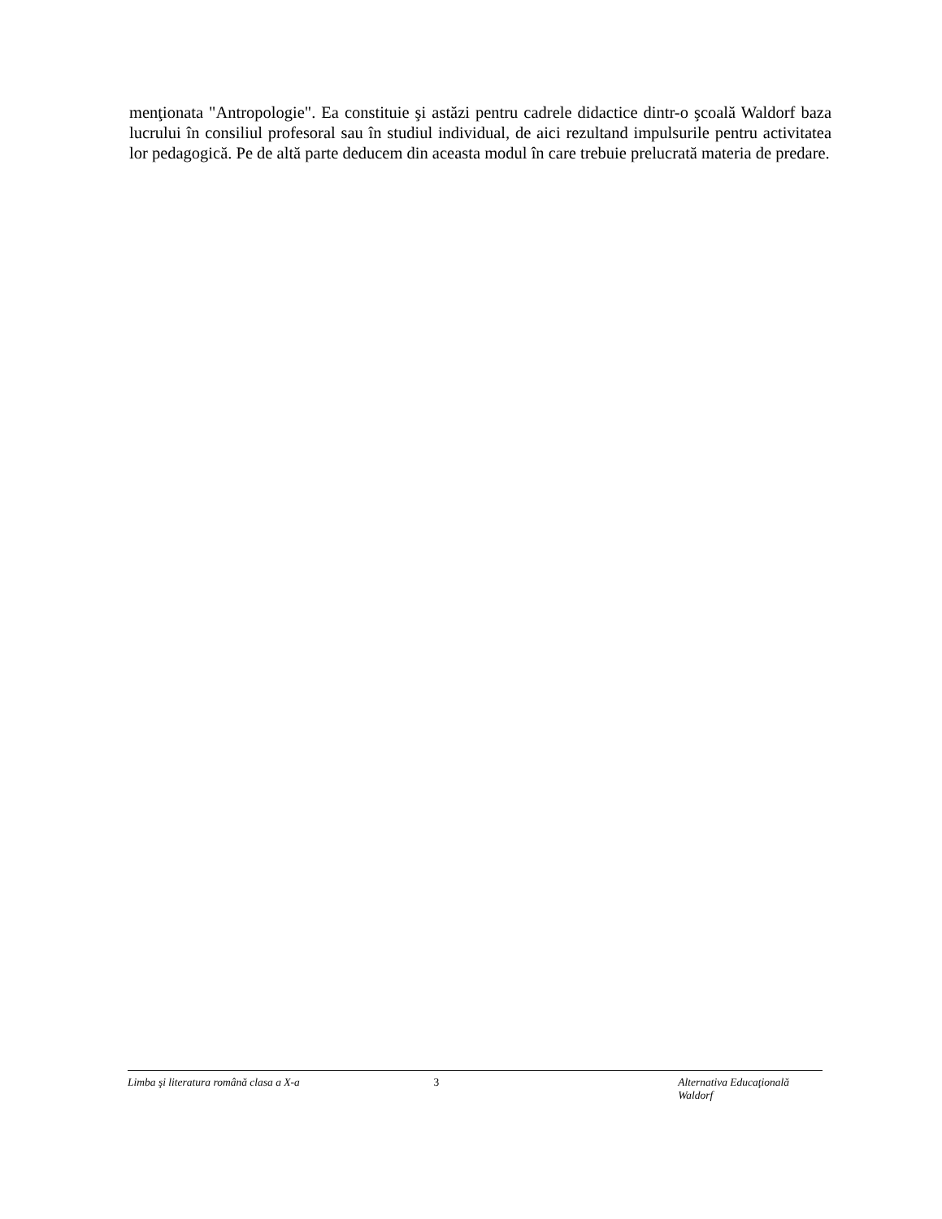menţionata "Antropologie". Ea constituie şi astăzi pentru cadrele didactice dintr-o şcoală Waldorf baza lucrului în consiliul profesoral sau în studiul individual, de aici rezultand impulsurile pentru activitatea lor pedagogică. Pe de altă parte deducem din aceasta modul în care trebuie prelucrată materia de predare.
Limba şi literatura română clasa a X-a 3 Alternativa Educaţională Waldorf